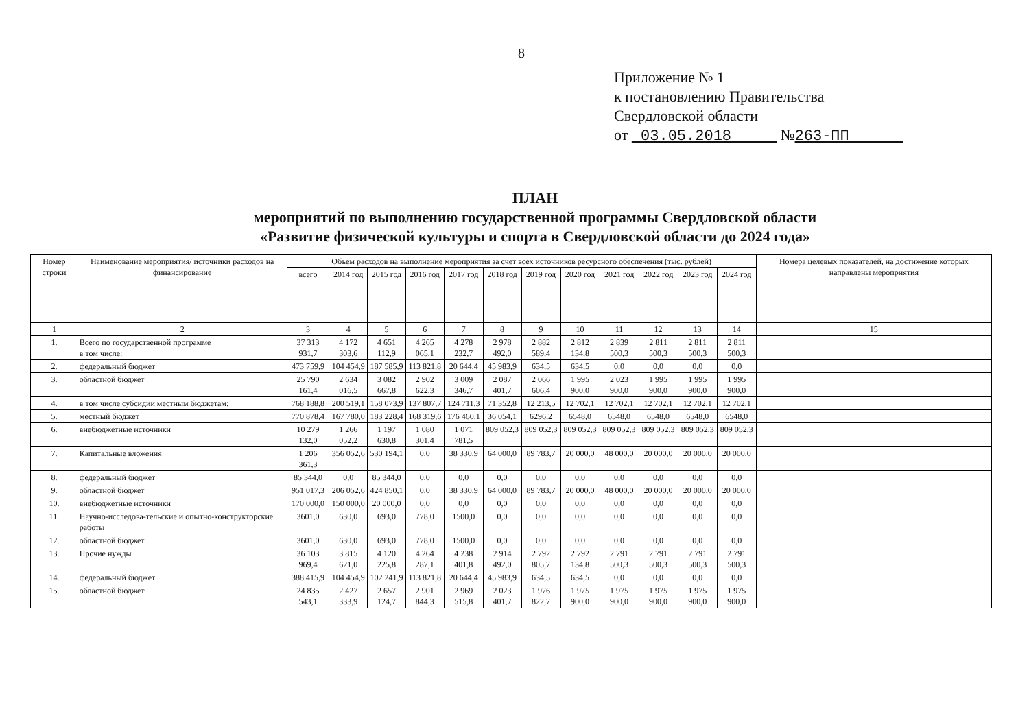8
Приложение № 1
к постановлению Правительства
Свердловской области
от 03.05.2018 №263-ПП
ПЛАН
мероприятий по выполнению государственной программы Свердловской области
«Развитие физической культуры и спорта в Свердловской области до 2024 года»
| Номер строки | Наименование мероприятия/ источники расходов на финансирование | Объем расходов на выполнение мероприятия за счет всех источников ресурсного обеспечения (тыс. рублей) | | | | | | | | | | | | Номера целевых показателей, на достижение которых направлены мероприятия |
| --- | --- | --- | --- | --- | --- | --- | --- | --- | --- | --- | --- | --- | --- | --- |
| | | всего | 2014 год | 2015 год | 2016 год | 2017 год | 2018 год | 2019 год | 2020 год | 2021 год | 2022 год | 2023 год | 2024 год | |
| 1 | 2 | 3 | 4 | 5 | 6 | 7 | 8 | 9 | 10 | 11 | 12 | 13 | 14 | 15 |
| 1. | Всего по государственной программе в том числе: | 37 313 931,7 | 4 172 303,6 | 4 651 112,9 | 4 265 065,1 | 4 278 232,7 | 2 978 492,0 | 2 882 589,4 | 2 812 134,8 | 2 839 500,3 | 2 811 500,3 | 2 811 500,3 | 2 811 500,3 | |
| 2. | федеральный бюджет | 473 759,9 | 104 454,9 | 187 585,9 | 113 821,8 | 20 644,4 | 45 983,9 | 634,5 | 634,5 | 0,0 | 0,0 | 0,0 | 0,0 | |
| 3. | областной бюджет | 25 790 161,4 | 2 634 016,5 | 3 082 667,8 | 2 902 622,3 | 3 009 346,7 | 2 087 401,7 | 2 066 606,4 | 1 995 900,0 | 2 023 900,0 | 1 995 900,0 | 1 995 900,0 | 1 995 900,0 | |
| 4. | в том числе субсидии местным бюджетам: | 768 188,8 | 200 519,1 | 158 073,9 | 137 807,7 | 124 711,3 | 71 352,8 | 12 213,5 | 12 702,1 | 12 702,1 | 12 702,1 | 12 702,1 | 12 702,1 | |
| 5. | местный бюджет | 770 878,4 | 167 780,0 | 183 228,4 | 168 319,6 | 176 460,1 | 36 054,1 | 6296,2 | 6548,0 | 6548,0 | 6548,0 | 6548,0 | 6548,0 | |
| 6. | внебюджетные источники | 10 279 132,0 | 1 266 052,2 | 1 197 630,8 | 1 080 301,4 | 1 071 781,5 | 809 052,3 | 809 052,3 | 809 052,3 | 809 052,3 | 809 052,3 | 809 052,3 | 809 052,3 | |
| 7. | Капитальные вложения | 1 206 361,3 | 356 052,6 | 530 194,1 | 0,0 | 38 330,9 | 64 000,0 | 89 783,7 | 20 000,0 | 48 000,0 | 20 000,0 | 20 000,0 | 20 000,0 | |
| 8. | федеральный бюджет | 85 344,0 | 0,0 | 85 344,0 | 0,0 | 0,0 | 0,0 | 0,0 | 0,0 | 0,0 | 0,0 | 0,0 | 0,0 | |
| 9. | областной бюджет | 951 017,3 | 206 052,6 | 424 850,1 | 0,0 | 38 330,9 | 64 000,0 | 89 783,7 | 20 000,0 | 48 000,0 | 20 000,0 | 20 000,0 | 20 000,0 | |
| 10. | внебюджетные источники | 170 000,0 | 150 000,0 | 20 000,0 | 0,0 | 0,0 | 0,0 | 0,0 | 0,0 | 0,0 | 0,0 | 0,0 | 0,0 | |
| 11. | Научно-исследова-тельские и опытно-конструкторские работы | 3601,0 | 630,0 | 693,0 | 778,0 | 1500,0 | 0,0 | 0,0 | 0,0 | 0,0 | 0,0 | 0,0 | 0,0 | |
| 12. | областной бюджет | 3601,0 | 630,0 | 693,0 | 778,0 | 1500,0 | 0,0 | 0,0 | 0,0 | 0,0 | 0,0 | 0,0 | 0,0 | |
| 13. | Прочие нужды | 36 103 969,4 | 3 815 621,0 | 4 120 225,8 | 4 264 287,1 | 4 238 401,8 | 2 914 492,0 | 2 792 805,7 | 2 792 134,8 | 2 791 500,3 | 2 791 500,3 | 2 791 500,3 | 2 791 500,3 | |
| 14. | федеральный бюджет | 388 415,9 | 104 454,9 | 102 241,9 | 113 821,8 | 20 644,4 | 45 983,9 | 634,5 | 634,5 | 0,0 | 0,0 | 0,0 | 0,0 | |
| 15. | областной бюджет | 24 835 543,1 | 2 427 333,9 | 2 657 124,7 | 2 901 844,3 | 2 969 515,8 | 2 023 401,7 | 1 976 822,7 | 1 975 900,0 | 1 975 900,0 | 1 975 900,0 | 1 975 900,0 | 1 975 900,0 | |